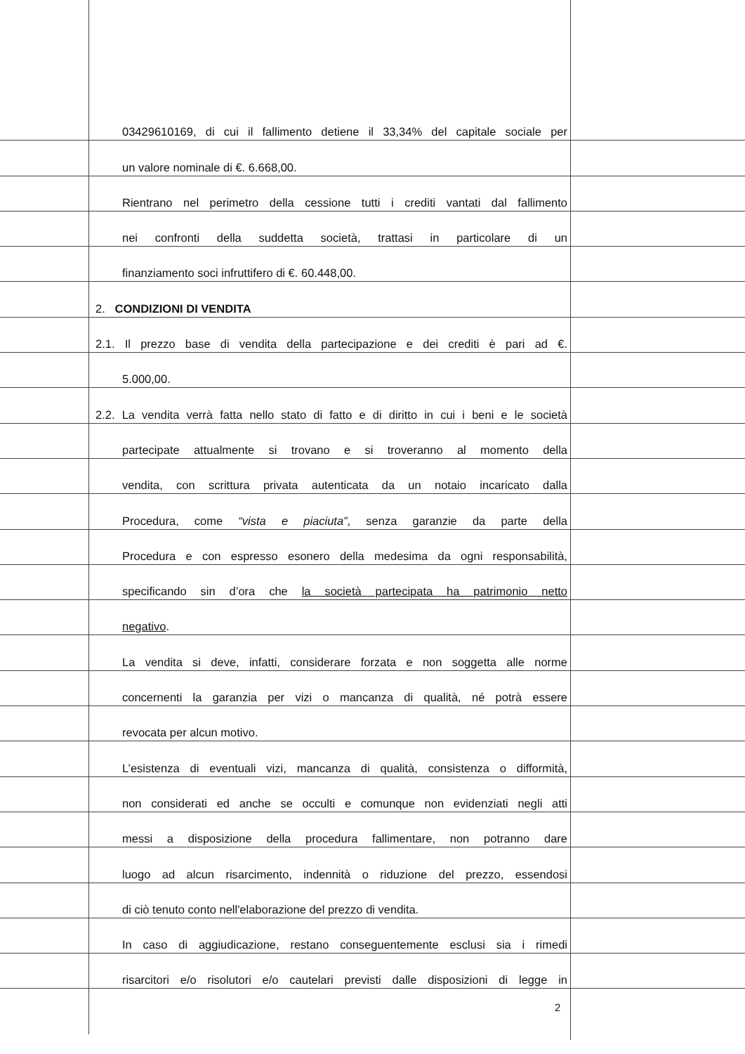03429610169, di cui il fallimento detiene il 33,34% del capitale sociale per
un valore nominale di €. 6.668,00.
Rientrano nel perimetro della cessione tutti i crediti vantati dal fallimento
nei confronti della suddetta società, trattasi in particolare di un
finanziamento soci infruttifero di €. 60.448,00.
2. CONDIZIONI DI VENDITA
2.1. Il prezzo base di vendita della partecipazione e dei crediti è pari ad €.
5.000,00.
2.2. La vendita verrà fatta nello stato di fatto e di diritto in cui i beni e le società
partecipate attualmente si trovano e si troveranno al momento della
vendita, con scrittura privata autenticata da un notaio incaricato dalla
Procedura, come “vista e piaciuta”, senza garanzie da parte della
Procedura e con espresso esonero della medesima da ogni responsabilità,
specificando sin d’ora che la società partecipata ha patrimonio netto
negativo.
La vendita si deve, infatti, considerare forzata e non soggetta alle norme
concernenti la garanzia per vizi o mancanza di qualità, né potrà essere
revocata per alcun motivo.
L’esistenza di eventuali vizi, mancanza di qualità, consistenza o difformità,
non considerati ed anche se occulti e comunque non evidenziati negli atti
messi a disposizione della procedura fallimentare, non potranno dare
luogo ad alcun risarcimento, indennità o riduzione del prezzo, essendosi
di ciò tenuto conto nell'elaborazione del prezzo di vendita.
In caso di aggiudicazione, restano conseguentemente esclusi sia i rimedi
risarcitori e/o risolutori e/o cautelari previsti dalle disposizioni di legge in
2